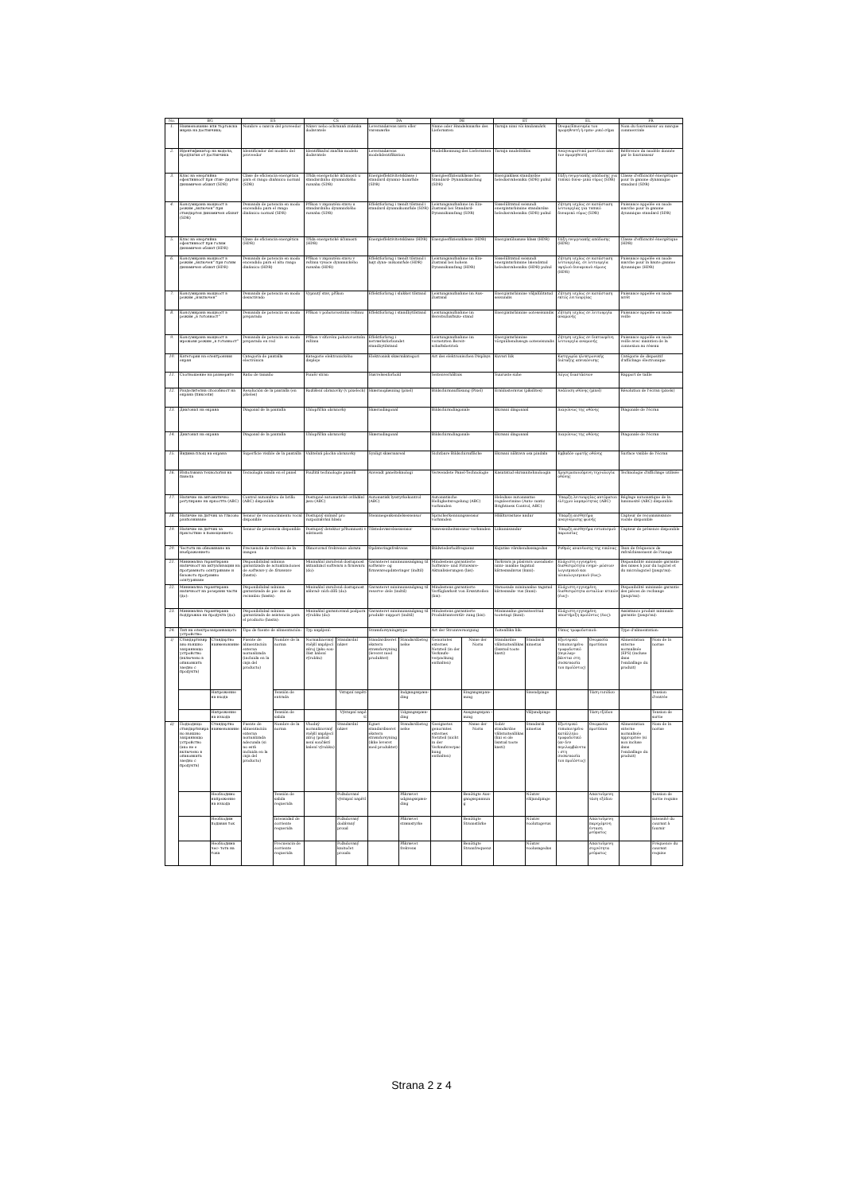| No. | BG | | ES | | CS | | DA | | DE | | ET | | EL | | FR | |
| --- | --- | --- | --- | --- | --- | --- | --- | --- | --- | --- | --- | --- | --- | --- | --- | --- |
| 1. | Наименование или търговска марка на доставчика; | | Nombre o marca del proveedor | | Název nebo ochranná známka dodavatele | | Leverandørens navn eller varemærke | | Name oder Handelsmarke des Lieferanten | | Tarnija nimi või kaubamärk | | Όνομα/Επωνυμία του προμηθευτή ή εμπο- ρικό σήμα | | Nom du fournisseur ou marque commerciale | |
| 2. | Идентификатор на модела, предлаган от доставчика | | Identificador del modelo del proveedor | | Identifikační značka modelu dodavatele | | Leverandørens modelidentifikation | | Modellkennung des Lieferanten | | Tarnija mudelitähis | | Αναγνωριστικό μοντέλου από τον προμηθευτή | | Référence du modèle donnée par le fournisseur | |
| 3. | Клас на енергийна ефективност при стан- дартен динамичен обхват (SDR) | | Clase de eficiencia energética para el rango dinámico normal (SDR) | | Třída energetické účinnosti u standardního dynamického rozsahu (SDR) | | Energieffektivitetsklasse i standard dynami- kområde (SDR) | | Energieeffizienzklasse bei Standard- Dynamikumfang (SDR) | | Energiaklass standardse heledusvahemiku (SDR) puhul | | Τάξη ενεργειακής απόδοσης για τυπικό δυνα- μικό εύρος (SDR) | | Classe d'efficacité énergétique pour la gamme dynamique standard (SDR) | |
| 4. | Консумирана мощност в режим „включен“ при стандартен динамичен обхват (SDR) | | Demanda de potencia en modo encendido para el rango dinámico normal (SDR) | | Příkon v zapnutém stavu u standardního dynamického rozsahu (SDR) | | Effektforbrug i tændt tilstand i standard dynamikområde (SDR) | | Leistungsaufnahme im Ein-Zustand bei Standard-Dynamikumfang (SDR) | | Sisselülitatud seisundi energiatarbimine standardse heledusvahemiku (SDR) puhul | | Ζήτηση ισχύος σε κατάσταση λειτουργίας για τυπικό δυναμικό εύρος (SDR) | | Puissance appelée en mode marche pour la gamme dynamique standard (SDR) | |
| 5. | Клас на енергийна ефективност при голям динамичен обхват (HDR) | | Clase de eficiencia energética (HDR) | | Třída energetické účinnosti (HDR) | | Energieffektivitetsklasse (HDR) | | Energieeffizienzklasse (HDR) | | Energiatõhususe klass (HDR) | | Τάξη ενεργειακής απόδοσης (HDR) | | Classe d'efficacité énergétique (HDR) | |
| 6. | Консумирана мощност в режим „включен“ при голям динамичен обхват (HDR) | | Demanda de potencia en modo encendido para el alto rango dinámico (HDR) | | Příkon v zapnutém stavu v režimu vysoce dynamického rozsahu (HDR) | | Effektforbrug i tændt tilstand i højt dyna- mikområde (HDR) | | Leistungsaufnahme im Ein-Zustand bei hohem Dynamikumfang (HDR) | | Sisselülitatud seisundi energiatarbimine laiendatud heledusvahemiku (HDR) puhul | | Ζήτηση ισχύος σε κατάσταση λειτουργίας, σε λειτουργία υψηλού δυναμικού εύρους (HDR) | | Puissance appelée en mode marche pour la haute gamme dynamique (HDR) | |
| 7. | Консумирана мощност в режим „изключен“ | | Demanda de potencia en modo desactivado | | Vypnutý stav, příkon | | Effektforbrug i slukket tilstand | | Leistungsaufnahme im Aus-Zustand | | Energiatarbimine väljalülitatud seisundis | | Ζήτηση ισχύος σε κατάσταση εκτός λειτουργίας | | Puissance appelée en mode arrêt | |
| 8. | Консумирана мощност в режим „в готовност“ | | Demanda de potencia en modo preparado | | Příkon v pohotovostním režimu | | Effektforbrug i standbytilstand | | Leistungsaufnahme im Bereitschaftszu- stand | | Energiatarbimine ooteseisundis | | Ζήτηση ισχύος σε λειτουργία αναμονής | | Puissance appelée en mode veille | |
| 9. | Консумирана мощност в мрежови режим „в готовност“ | | Demanda de potencia en modo preparado en red | | Příkon v síťovém pohotovostním režimu | | Effektforbrug i netværksforbundet standbytilstand | | Leistungsaufnahme im vernetzten Bereit- schaftsbetrieb | | Energiatarbimine võrguühendusega ooteseisundis | | Ζήτηση ισχύος σε δικτυωμένη λειτουργία αναμονής | | Puissance appelée en mode veille avec maintien de la connexion au réseau | |
| 10. | Категория на електронния екран | | Categoría de pantalla electrónica | | Kategorie elektronického displeje | | Elektronisk skærmkategori | | Art des elektronischen Displays | | Kuvari liik | | Κατηγορία ηλεκτρονικής διάταξης απεικόνισης | | Catégorie de dispositif d'affichage électronique | |
| 11. | Съотношение на размерите | | Ratio de tamaño | | Poměr stran | | Størrelsesforhold | | Seitenverhältnis | | Suuruste suhe | | Λόγος διαστάσεων | | Rapport de taille | |
| 12. | Разделителна способност на екрана (пиксели) | | Resolución de la pantalla (en píxeles) | | Rozlišení obrazovky (v pixelech) | | Skærmopløsning (pixel) | | Bildschirmauflösung (Pixel) | | Eraldusteravus (pikslites) | | Ανάλυση οθόνης (pixel) | | Résolution de l'écran (pixels) | |
| 13. | Диагонал на екрана | | Diagonal de la pantalla | | Úhlopříčka obrazovky | | Skærmdiagonal | | Bildschirmdiagonale | | Ekraani diagonaal | | Διαγώνιος της οθόνης | | Diagonale de l'écran | |
| 14. | Диагонал на екрана | | Diagonal de la pantalla | | Úhlopříčka obrazovky | | Skærmdiagonal | | Bildschirmdiagonale | | Ekraani diagonaal | | Διαγώνιος της οθόνης | | Diagonale de l'écran | |
| 15. | Видима площ на екрана | | Superficie visible de la pantalla | | Viditelná plocha obrazovky | | Synligt skærmareal | | Sichtbare Bildschirmfläche | | Ekraani nähtava osa pindala | | Εμβαδόν ορατής οθόνης | | Surface visible de l'écran | |
| 16. | Използвана технология на панела | | Tecnología usada en el panel | | Použitá technologie panelů | | Anvendt panelteknologi | | Verwendete Panel-Technologie | | Kasutatud ekraanitehnoloogia | | Χρησιμοποιούμενη τεχνολογία οθόνης | | Technologie d'affichage utilisée | |
| 17. | Наличие на автоматично регулиране на яркостта (ABC) | | Control automático de brillo (ABC) disponible | | Dostupné automatické ovládání jasu (ABC) | | Automatisk lysstyrkekontrol (ABC) | | Automatische Helligkeitsregelung (ABC) vorhanden | | Heleduse automaatne reguleerimine (Auto- matic Brightness Control, ABC) | | Ύπαρξη λειτουργίας αυτόματου ελέγχου λαμπρότητας (ABC) | | Réglage automatique de la luminosité (ABC) disponible | |
| 18. | Наличие на датчик за гласово разпознаване | | Sensor de reconocimiento vocal disponible | | Dostupný snímač pro rozpoznávání hlasu | | Stemmegenkendelsessensor | | Spracherkennungssensor vorhanden | | Häältuvastuse andur | | Ύπαρξη αισθητήρα αναγνώρισης φωνής | | Capteur de reconnaissance vocale disponible | |
| 19. | Наличие на датчик за присъствие в помещението | | Sensor de presencia disponible | | Dostupný detektor přítomnosti v místnosti | | Tilstedeværelsessensor | | Anwesenheitssensor vorhanden | | Liikumisandur | | Ύπαρξη αισθητήρα εντοπισμού παρουσίας | | Capteur de présence disponible | |
| 20. | Честота на обновяване на изображението | | Frecuencia de refresco de la imagen | | Obnovovací frekvence obrazu | | Opdateringsfrekvens | | Bildwiederholfrequenz | | Kujutise värskendussagedus | | Ρυθμός ανανέωσης της εικόνας | | Taux de fréquence de rafraîchissement de l'image | |
| 21. | Минимална гарантирана наличност на актуализации на програмното осигуряване и базовото програмно осигуряване | | Disponibilidad mínima garantizada de actualizaciones de software y de firmware (hasta): | | Minimální zaručená dostupnost aktualizací softwaru a firmwaru (do): | | Garanteret minimumsadgang til software- og firmwareopdateringer (indtil) | | Mindestens garantierte Software- und Firmware-Aktualisierungen (bis): | | Tarkvara ja püsivara uuenduste mini- maalne tagatud kättesaadavus (kuni): | | Ελάχιστη εγγυημένη διαθεσιμότητα ενημε- ρώσεων λογισμικού και υλικολογισμικού (έως): | | Disponibilité minimale garantie des mises à jour du logiciel et du micrologiciel (jusqu'au): | |
| 22. | Минимална гарантирана наличност на резервни части (до): | | Disponibilidad mínima garantizada de pie- zas de recambio (hasta): | | Minimální zaručená dostupnost náhrad- ních dílů (do): | | Garanteret minimumsadgang til reserve- dele (indtil) | | Mindestens garantierte Verfügbarkeit von Ersatzteilen (bis): | | Varuosade minimaalne tagatud kättesaada- vus (kuni): | | Ελάχιστη εγγυημένη διαθεσιμότητα ανταλλα- κτικών (έως): | | Disponibilité minimale garantie des pièces de rechange (jusqu'au): | |
| 23. | Минимална гарантирана поддръжка на продукта (до): | | Disponibilidad mínima garantizada de asistencia para el producto (hasta): | | Minimální garantovaná podpora výrobku (do): | | Garanteret minimumsadgang til produkt- support (indtil) | | Mindestens garantierte Produktunterstüt- zung (bis): | | Minimaalne garanteeritud tootetugi (kuni): | | Ελάχιστη εγγυημένη υποστήριξη προϊόντος (έως): | | Assistance produit minimale garantie (jusqu'au): | |
| 24. | Тип на електрозахранващото устройство: | | Tipo de fuente de alimentación: | | Typ napájení: | | Strømforsyningstype | | Art der Stromversorgung | | Toiteallika liik: | | Τύπος τροφοδοτικού: | | Type d'alimentation: | |
| i) | Стандартизирано външно захранващо устройство (включено в опаковката заедно с продукта) | Стандартно наименование | Fuente de alimentación externa normalizada (incluida en la caja del producto) | Nombre de la norma | Normalizovaný vnější napájecí zdroj (jako sou- část balení výrobku) | Standardní název | Standardiseret ekstern strømforsyning (leveret med produktet) | Standardbetegnelse | Genormtes externes Netzteil (in der Verkaufs- verpackung enthalten) | Name der Norm | Standardne välistoiteallikas (lisatud toote kasti) | Standardi nimetus | Εξωτερικό τυποποιημένο τροφοδοτικό (περιλαμ- βάνεται στη συσκευασία του προϊόντος) | Ονομασία προτύπου | Alimentation externe normalisée (EPS) (incluse dans l'emballage du produit) | Nom de la norme |
| | | Напрежение на входа | | Tensión de entrada | | Vstupní napětí | | Indgangsspæn- ding | | Eingangsspan- nung | | Sisendpinge | | Τάση εισόδου | | Tension d'entrée |
| | | Напрежение на изхода | | Tensión de salida | | Výstupní napě tí | | Udgangsspæn- ding | | Ausgangsspan - nung | | Väljundpinge | | Τάση εξόδου | | Tension de sortie |
| ii) | Подходящо стандартизирано външно захранващо устройство (ако не е включено в опаковката заедно с продукта) | Стандартно наименование | Fuente de alimentación externa normalizada adecuada (si no está incluida en la caja del producto) | Nombre de la norma | Vhodný normalizovaný vnější napájecí zdroj (pokud není součástí balení výrobku) | Standardní název | Egnet standardiseret ekstern strømforsyning (ikke leveret med produktet) | Standardbetegnelse | Geeignetes genormtes externes Netzteil (nicht in der Verkaufsverpackung enthalten) | Name der Norm | Sobiv standardne välistoiteallikas (kui ei ole lisatud toote kasti) | Standardi nimetus | Εξωτερικό τυποποιημένο κατάλληλο τροφοδοτικό (αν δεν περιλαμβάνεται στη συσκευασία του προϊόντος) | Ονομασία προτύπου | Alimentation externe normalisée appropriée (si non incluse dans l'emballage du produit) | Nom de la norme |
| | | Необходимо напрежение на изхода | | Tensión de salida requerida | | Požadované výstupní napětí | | Påkrævet udgangsspæn- ding | | Benötigte Aus- gangsspannung | | Nõutav väljundpinge | | Απαιτούμενη τάση εξόδου | | Tension de sortie requise |
| | | Необходим подаван ток | | Intensidad de corriente requerida | | Požadovaný dodávaný proud | | Påkrævet strømstyrke | | Benötigte Stromstärke | | Nõutav voolutugevus | | Απαιτούμενη παρεχόμενη ένταση ρεύματος | | Intensité du courant à fournir |
| | | Необходима чес- тота на тока | | Frecuencia de corriente requerida | | Požadovaný kmitočet proudu | | Påkrævet frekvens | | Benötigte Stromfrequenz | | Nõutav voolusagedus | | Απαιτούμενη συχνότητα ρεύματος | | Fréquence du courant requise |
Strana 2 z 4